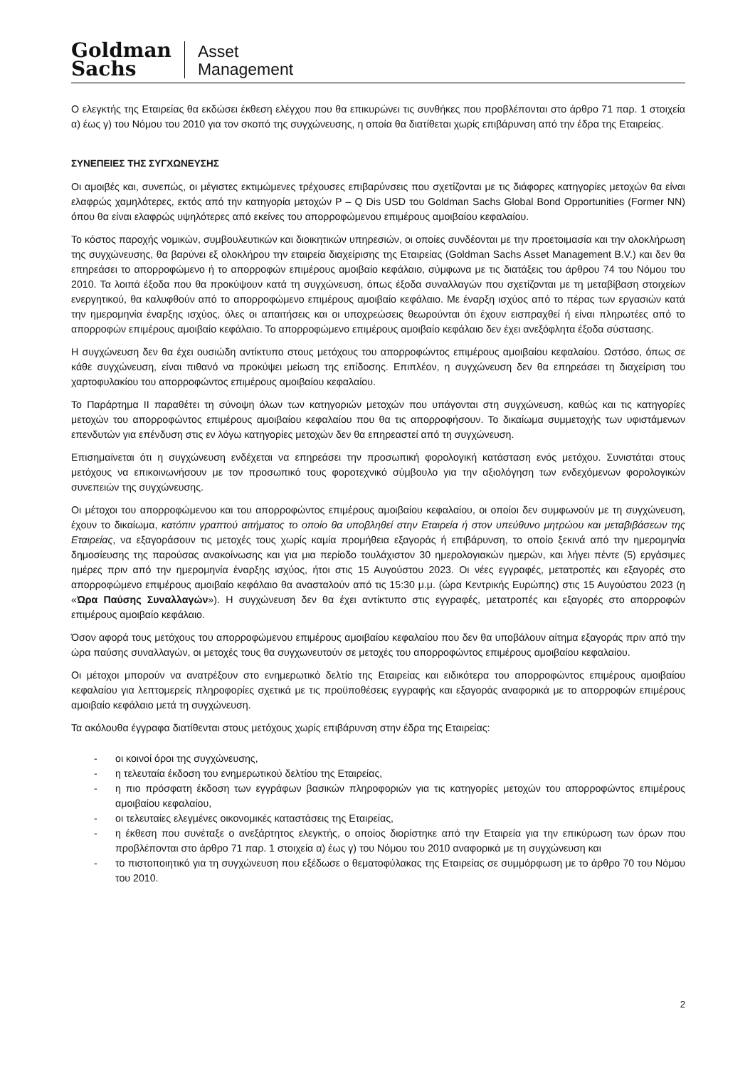Goldman
Sachs
Asset
Management
Ο ελεγκτής της Εταιρείας θα εκδώσει έκθεση ελέγχου που θα επικυρώνει τις συνθήκες που προβλέπονται στο άρθρο 71 παρ. 1 στοιχεία α) έως γ) του Νόμου του 2010 για τον σκοπό της συγχώνευσης, η οποία θα διατίθεται χωρίς επιβάρυνση από την έδρα της Εταιρείας.
ΣΥΝΕΠΕΙΕΣ ΤΗΣ ΣΥΓΧΩΝΕΥΣΗΣ
Οι αμοιβές και, συνεπώς, οι μέγιστες εκτιμώμενες τρέχουσες επιβαρύνσεις που σχετίζονται με τις διάφορες κατηγορίες μετοχών θα είναι ελαφρώς χαμηλότερες, εκτός από την κατηγορία μετοχών P – Q Dis USD του Goldman Sachs Global Bond Opportunities (Former NN) όπου θα είναι ελαφρώς υψηλότερες από εκείνες του απορροφώμενου επιμέρους αμοιβαίου κεφαλαίου.
Το κόστος παροχής νομικών, συμβουλευτικών και διοικητικών υπηρεσιών, οι οποίες συνδέονται με την προετοιμασία και την ολοκλήρωση της συγχώνευσης, θα βαρύνει εξ ολοκλήρου την εταιρεία διαχείρισης της Εταιρείας (Goldman Sachs Asset Management B.V.) και δεν θα επηρεάσει το απορροφώμενο ή το απορροφών επιμέρους αμοιβαίο κεφάλαιο, σύμφωνα με τις διατάξεις του άρθρου 74 του Νόμου του 2010. Τα λοιπά έξοδα που θα προκύψουν κατά τη συγχώνευση, όπως έξοδα συναλλαγών που σχετίζονται με τη μεταβίβαση στοιχείων ενεργητικού, θα καλυφθούν από το απορροφώμενο επιμέρους αμοιβαίο κεφάλαιο. Με έναρξη ισχύος από το πέρας των εργασιών κατά την ημερομηνία έναρξης ισχύος, όλες οι απαιτήσεις και οι υποχρεώσεις θεωρούνται ότι έχουν εισπραχθεί ή είναι πληρωτέες από το απορροφών επιμέρους αμοιβαίο κεφάλαιο. Το απορροφώμενο επιμέρους αμοιβαίο κεφάλαιο δεν έχει ανεξόφλητα έξοδα σύστασης.
Η συγχώνευση δεν θα έχει ουσιώδη αντίκτυπο στους μετόχους του απορροφώντος επιμέρους αμοιβαίου κεφαλαίου. Ωστόσο, όπως σε κάθε συγχώνευση, είναι πιθανό να προκύψει μείωση της επίδοσης. Επιπλέον, η συγχώνευση δεν θα επηρεάσει τη διαχείριση του χαρτοφυλακίου του απορροφώντος επιμέρους αμοιβαίου κεφαλαίου.
Το Παράρτημα ΙΙ παραθέτει τη σύνοψη όλων των κατηγοριών μετοχών που υπάγονται στη συγχώνευση, καθώς και τις κατηγορίες μετοχών του απορροφώντος επιμέρους αμοιβαίου κεφαλαίου που θα τις απορροφήσουν. Το δικαίωμα συμμετοχής των υφιστάμενων επενδυτών για επένδυση στις εν λόγω κατηγορίες μετοχών δεν θα επηρεαστεί από τη συγχώνευση.
Επισημαίνεται ότι η συγχώνευση ενδέχεται να επηρεάσει την προσωπική φορολογική κατάσταση ενός μετόχου. Συνιστάται στους μετόχους να επικοινωνήσουν με τον προσωπικό τους φοροτεχνικό σύμβουλο για την αξιολόγηση των ενδεχόμενων φορολογικών συνεπειών της συγχώνευσης.
Οι μέτοχοι του απορροφώμενου και του απορροφώντος επιμέρους αμοιβαίου κεφαλαίου, οι οποίοι δεν συμφωνούν με τη συγχώνευση, έχουν το δικαίωμα, κατόπιν γραπτού αιτήματος το οποίο θα υποβληθεί στην Εταιρεία ή στον υπεύθυνο μητρώου και μεταβιβάσεων της Εταιρείας, να εξαγοράσουν τις μετοχές τους χωρίς καμία προμήθεια εξαγοράς ή επιβάρυνση, το οποίο ξεκινά από την ημερομηνία δημοσίευσης της παρούσας ανακοίνωσης και για μια περίοδο τουλάχιστον 30 ημερολογιακών ημερών, και λήγει πέντε (5) εργάσιμες ημέρες πριν από την ημερομηνία έναρξης ισχύος, ήτοι στις 15 Αυγούστου 2023. Οι νέες εγγραφές, μετατροπές και εξαγορές στο απορροφώμενο επιμέρους αμοιβαίο κεφάλαιο θα ανασταλούν από τις 15:30 μ.μ. (ώρα Κεντρικής Ευρώπης) στις 15 Αυγούστου 2023 (η «Ώρα Παύσης Συναλλαγών»). Η συγχώνευση δεν θα έχει αντίκτυπο στις εγγραφές, μετατροπές και εξαγορές στο απορροφών επιμέρους αμοιβαίο κεφάλαιο.
Όσον αφορά τους μετόχους του απορροφώμενου επιμέρους αμοιβαίου κεφαλαίου που δεν θα υποβάλουν αίτημα εξαγοράς πριν από την ώρα παύσης συναλλαγών, οι μετοχές τους θα συγχωνευτούν σε μετοχές του απορροφώντος επιμέρους αμοιβαίου κεφαλαίου.
Οι μέτοχοι μπορούν να ανατρέξουν στο ενημερωτικό δελτίο της Εταιρείας και ειδικότερα του απορροφώντος επιμέρους αμοιβαίου κεφαλαίου για λεπτομερείς πληροφορίες σχετικά με τις προϋποθέσεις εγγραφής και εξαγοράς αναφορικά με το απορροφών επιμέρους αμοιβαίο κεφάλαιο μετά τη συγχώνευση.
Τα ακόλουθα έγγραφα διατίθενται στους μετόχους χωρίς επιβάρυνση στην έδρα της Εταιρείας:
- οι κοινοί όροι της συγχώνευσης,
- η τελευταία έκδοση του ενημερωτικού δελτίου της Εταιρείας,
- η πιο πρόσφατη έκδοση των εγγράφων βασικών πληροφοριών για τις κατηγορίες μετοχών του απορροφώντος επιμέρους αμοιβαίου κεφαλαίου,
- οι τελευταίες ελεγμένες οικονομικές καταστάσεις της Εταιρείας,
- η έκθεση που συνέταξε ο ανεξάρτητος ελεγκτής, ο οποίος διορίστηκε από την Εταιρεία για την επικύρωση των όρων που προβλέπονται στο άρθρο 71 παρ. 1 στοιχεία α) έως γ) του Νόμου του 2010 αναφορικά με τη συγχώνευση και
- το πιστοποιητικό για τη συγχώνευση που εξέδωσε ο θεματοφύλακας της Εταιρείας σε συμμόρφωση με το άρθρο 70 του Νόμου του 2010.
2